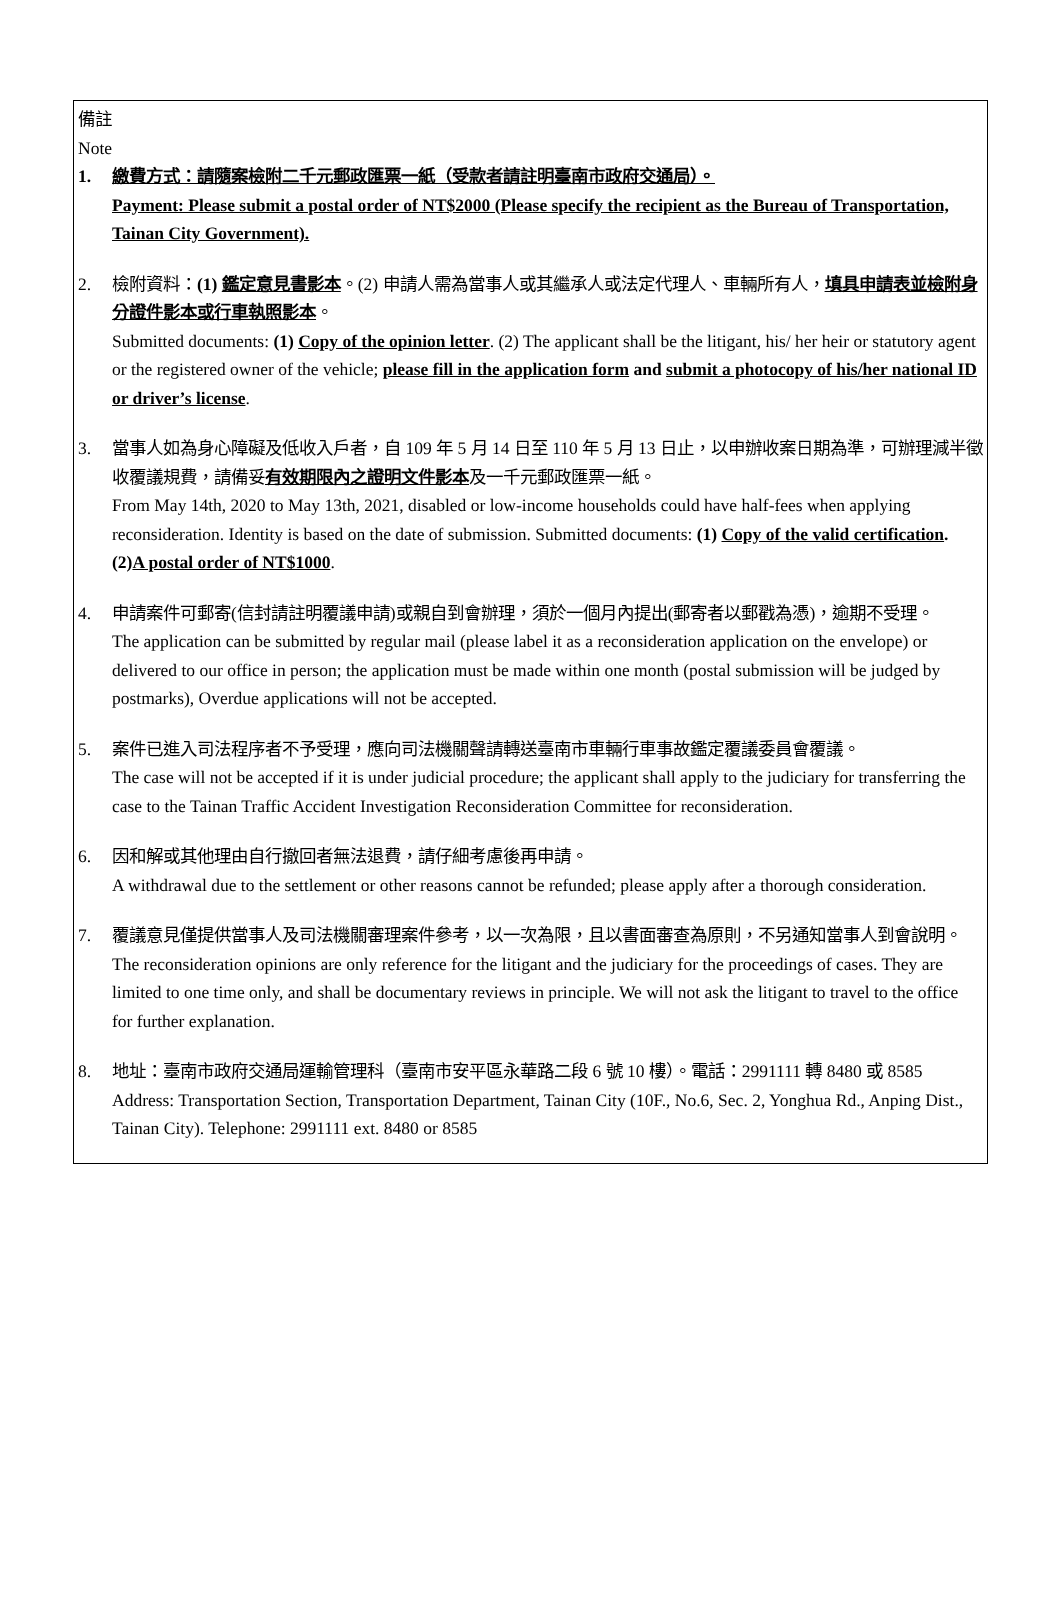備註
Note
1. 繳費方式：請隨案檢附二千元郵政匯票一紙（受款者請註明臺南市政府交通局）。
Payment: Please submit a postal order of NT$2000 (Please specify the recipient as the Bureau of Transportation, Tainan City Government).
2. 檢附資料：(1) 鑑定意見書影本。(2) 申請人需為當事人或其繼承人或法定代理人、車輛所有人，填具申請表並檢附身分證件影本或行車執照影本。
Submitted documents: (1) Copy of the opinion letter. (2) The applicant shall be the litigant, his/ her heir or statutory agent or the registered owner of the vehicle; please fill in the application form and submit a photocopy of his/her national ID or driver’s license.
3. 當事人如為身心障礙及低收入戶者，自 109 年 5 月 14 日至 110 年 5 月 13 日止，以申辦收案日期為準，可辦理減半徵收覆議規費，請備妥有效期限內之證明文件影本及一千元郵政匯票一紙。
From May 14th, 2020 to May 13th, 2021, disabled or low-income households could have half-fees when applying reconsideration. Identity is based on the date of submission. Submitted documents: (1) Copy of the valid certification. (2)A postal order of NT$1000.
4. 申請案件可郵寄(信封請註明覆議申請)或親自到會辦理，須於一個月內提出(郵寄者以郵戳為憑)，逾期不受理。
The application can be submitted by regular mail (please label it as a reconsideration application on the envelope) or delivered to our office in person; the application must be made within one month (postal submission will be judged by postmarks), Overdue applications will not be accepted.
5. 案件已進入司法程序者不予受理，應向司法機關聲請轉送臺南市車輛行車事故鑑定覆議委員會覆議。
The case will not be accepted if it is under judicial procedure; the applicant shall apply to the judiciary for transferring the case to the Tainan Traffic Accident Investigation Reconsideration Committee for reconsideration.
6. 因和解或其他理由自行撤回者無法退費，請仔細考慮後再申請。
A withdrawal due to the settlement or other reasons cannot be refunded; please apply after a thorough consideration.
7. 覆議意見僅提供當事人及司法機關審理案件參考，以一次為限，且以書面審查為原則，不另通知當事人到會說明。
The reconsideration opinions are only reference for the litigant and the judiciary for the proceedings of cases. They are limited to one time only, and shall be documentary reviews in principle. We will not ask the litigant to travel to the office for further explanation.
8. 地址：臺南市政府交通局運輸管理科（臺南市安平區永華路二段 6 號 10 樓）。電話：2991111 轉 8480 或 8585
Address: Transportation Section, Transportation Department, Tainan City (10F., No.6, Sec. 2, Yonghua Rd., Anping Dist., Tainan City). Telephone: 2991111 ext. 8480 or 8585